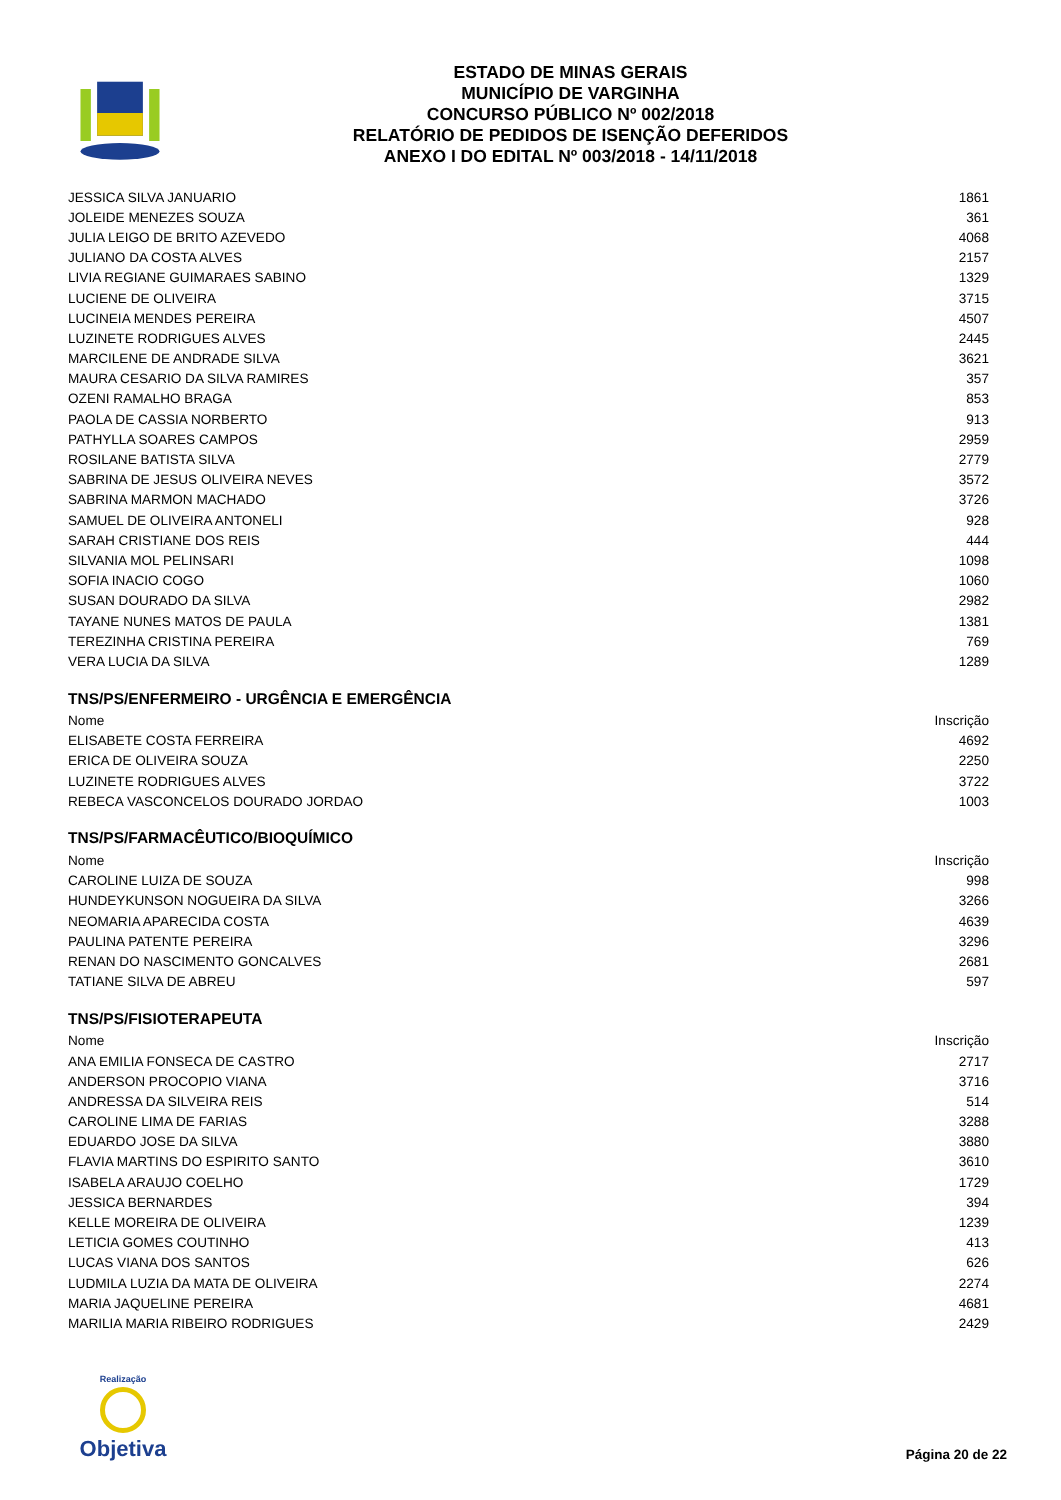ESTADO DE MINAS GERAIS
MUNICÍPIO DE VARGINHA
CONCURSO PÚBLICO Nº 002/2018
RELATÓRIO DE PEDIDOS DE ISENÇÃO DEFERIDOS
ANEXO I DO EDITAL Nº 003/2018 - 14/11/2018
| JESSICA SILVA JANUARIO | 1861 |
| JOLEIDE MENEZES SOUZA | 361 |
| JULIA LEIGO DE BRITO AZEVEDO | 4068 |
| JULIANO DA COSTA ALVES | 2157 |
| LIVIA REGIANE GUIMARAES SABINO | 1329 |
| LUCIENE DE OLIVEIRA | 3715 |
| LUCINEIA MENDES PEREIRA | 4507 |
| LUZINETE RODRIGUES ALVES | 2445 |
| MARCILENE DE ANDRADE SILVA | 3621 |
| MAURA CESARIO DA SILVA RAMIRES | 357 |
| OZENI RAMALHO BRAGA | 853 |
| PAOLA DE CASSIA NORBERTO | 913 |
| PATHYLLA SOARES CAMPOS | 2959 |
| ROSILANE BATISTA SILVA | 2779 |
| SABRINA DE JESUS OLIVEIRA NEVES | 3572 |
| SABRINA MARMON MACHADO | 3726 |
| SAMUEL DE OLIVEIRA ANTONELI | 928 |
| SARAH CRISTIANE DOS REIS | 444 |
| SILVANIA MOL PELINSARI | 1098 |
| SOFIA INACIO COGO | 1060 |
| SUSAN DOURADO DA SILVA | 2982 |
| TAYANE NUNES MATOS DE PAULA | 1381 |
| TEREZINHA CRISTINA PEREIRA | 769 |
| VERA LUCIA DA SILVA | 1289 |
TNS/PS/ENFERMEIRO - URGÊNCIA E EMERGÊNCIA
| Nome | Inscrição |
| ELISABETE COSTA FERREIRA | 4692 |
| ERICA DE OLIVEIRA SOUZA | 2250 |
| LUZINETE RODRIGUES ALVES | 3722 |
| REBECA VASCONCELOS DOURADO JORDAO | 1003 |
TNS/PS/FARMACÊUTICO/BIOQUÍMICO
| Nome | Inscrição |
| CAROLINE LUIZA DE SOUZA | 998 |
| HUNDEYKUNSON NOGUEIRA DA SILVA | 3266 |
| NEOMARIA APARECIDA COSTA | 4639 |
| PAULINA PATENTE PEREIRA | 3296 |
| RENAN DO NASCIMENTO GONCALVES | 2681 |
| TATIANE SILVA DE ABREU | 597 |
TNS/PS/FISIOTERAPEUTA
| Nome | Inscrição |
| ANA EMILIA FONSECA DE CASTRO | 2717 |
| ANDERSON PROCOPIO VIANA | 3716 |
| ANDRESSA DA SILVEIRA REIS | 514 |
| CAROLINE LIMA DE FARIAS | 3288 |
| EDUARDO JOSE DA SILVA | 3880 |
| FLAVIA MARTINS DO ESPIRITO SANTO | 3610 |
| ISABELA ARAUJO COELHO | 1729 |
| JESSICA BERNARDES | 394 |
| KELLE MOREIRA DE OLIVEIRA | 1239 |
| LETICIA GOMES COUTINHO | 413 |
| LUCAS VIANA DOS SANTOS | 626 |
| LUDMILA LUZIA DA MATA DE OLIVEIRA | 2274 |
| MARIA JAQUELINE PEREIRA | 4681 |
| MARILIA MARIA RIBEIRO RODRIGUES | 2429 |
Realização
Objetiva
Página 20 de 22